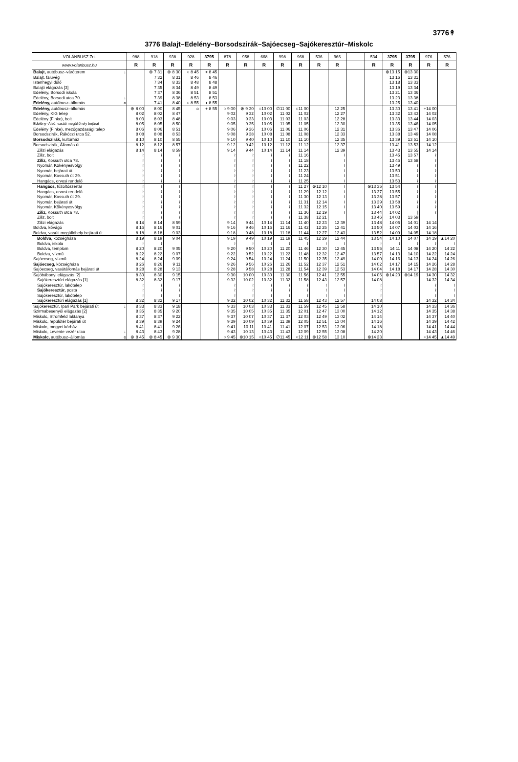3776↟
3776 Balajt–Edelény–Borsodszirák–Sajóecseg–Sajókeresztúr–Miskolc
| VOLÁNBUSZ Zrt. | | 988 | 918 | 938 | 928 | 3795 | 878 | 958 | 668 | 998 | 968 | 536 | 966 | | 534 | 3795 | 3795 | 976 | 576 |
| --- | --- | --- | --- | --- | --- | --- | --- | --- | --- | --- | --- | --- | --- | --- | --- | --- | --- | --- | --- |
| www.volanbusz.hu | | R | R | R | R | R | R | R | R | R | R | R | R | | R | R | R | R | R |
| Balajt, autóbusz–váróterem | ↓ | | ⊗ 7 31 | ⊗ 8 30 | ○ 8 45 | + 8 45 | | | | | | | | | | ⊕13 15 | ⊗13 30 | | |
| Balajt, faluvég | | | 7 32 | 8 31 | 8 46 | 8 46 | | | | | | | | | | 13 16 | 13 31 | | |
| Istenhegyi dűlő | | | 7 34 | 8 33 | 8 48 | 8 48 | | | | | | | | | | 13 18 | 13 33 | | |
| Balajti elágazás [3] | | | 7 35 | 8 34 | 8 49 | 8 49 | | | | | | | | | | 13 19 | 13 34 | | |
| Edelény, Borsodi iskola | | | 7 37 | 8 36 | 8 51 | 8 51 | | | | | | | | | | 13 21 | 13 36 | | |
| Edelény, Borsodi utca 70. | ↓ | | 7 39 | 8 38 | 8 53 | 8 53 | | | | | | | | | | 13 23 | 13 38 | | |
| Edelény, autóbusz–állomás | o | | 7 41 | 8 40 | ○ 8 55 | ◖ 8 55 | | | | | | | | | | 13 25 | 13 40 | | |
| Edelény, autóbusz–állomás | | ⊕ 8 00 | 8 00 | 8 45 | o | + 8 55 | ○ 9 00 | ⊗ 9 30 | ○10 00 | ∅11 00 | ○11 00 | | 12 25 | | | 13 30 | 13 41 | +14 00 | |
| Edelény, KIG telep | | 8 02 | 8 02 | 8 47 | | | 9 02 | 9 32 | 10 02 | 11 02 | 11 02 | | 12 27 | | | 13 32 | 13 43 | 14 02 | |
| Edelény (Finke), bolt | | 8 03 | 8 03 | 8 48 | | | 9 03 | 9 33 | 10 03 | 11 03 | 11 03 | | 12 28 | | | 13 33 | 13 44 | 14 03 | |
| Edelény–Alsó, vasúti megállóhely bejárat | | 8 05 | 8 05 | 8 50 | | | 9 05 | 9 35 | 10 05 | 11 05 | 11 05 | | 12 30 | | | 13 35 | 13 46 | 14 05 | |
| Edelény (Finke), mezőgazdasági telep | | 8 06 | 8 06 | 8 51 | | | 9 06 | 9 36 | 10 06 | 11 06 | 11 06 | | 12 31 | | | 13 36 | 13 47 | 14 06 | |
| Borsodszirák, Rákóczi utca 52. | | 8 08 | 8 08 | 8 53 | | | 9 08 | 9 38 | 10 08 | 11 08 | 11 08 | | 12 33 | | | 13 38 | 13 49 | 14 08 | |
| Borsodszirák, kultúrház | | 8 10 | 8 10 | 8 55 | | | 9 10 | 9 40 | 10 10 | 11 10 | 11 10 | | 12 35 | | | 13 39 | 13 51 | 14 10 | |
| Borsodszirák, Állomás út | | 8 12 | 8 12 | 8 57 | | | 9 12 | 9 42 | 10 12 | 11 12 | 11 12 | | 12 37 | | | 13 41 | 13 53 | 14 12 | |
| Zilizi elágazás | | 8 14 | 8 14 | 8 59 | | | 9 14 | 9 44 | 10 14 | 11 14 | 11 14 | | 12 39 | | | 13 43 | 13 55 | 14 14 | |
| Ziliz, bolt | | ≀ | ≀ | ≀ | | | ≀ | ≀ | ≀ | ≀ | 11 16 | | ≀ | | | 13 45 | 13 57 | ≀ | |
| Ziliz, Kossuth utca 78. | | ≀ | ≀ | ≀ | | | ≀ | ≀ | ≀ | ≀ | 11 18 | | ≀ | | | 13 46 | 13 58 | ≀ | |
| Nyomár, Kökényesvölgy | | ≀ | ≀ | ≀ | | | ≀ | ≀ | ≀ | ≀ | 11 22 | | ≀ | | | 13 49 | ≀ | ≀ | |
| Nyomár, bejárati út | | ≀ | ≀ | ≀ | | | ≀ | ≀ | ≀ | ≀ | 11 23 | | ≀ | | | 13 50 | ≀ | ≀ | |
| Nyomár, Kossuth út 39. | | ≀ | ≀ | ≀ | | | ≀ | ≀ | ≀ | ≀ | 11 24 | | ≀ | | | 13 51 | ≀ | ≀ | |
| Hangács, orvosi rendelő | | ≀ | ≀ | ≀ | | | ≀ | ≀ | ≀ | ≀ | 11 25 | | ≀ | | | 13 53 | ≀ | ≀ | |
| Hangács, tűzoltószertár | | ≀ | ≀ | ≀ | | | ≀ | ≀ | ≀ | ≀ | 11 27 | ⊗12 10 | ≀ | | ⊗13 35 | 13 54 | ≀ | ≀ | |
| Hangács, orvosi rendelő | | ≀ | ≀ | ≀ | | | ≀ | ≀ | ≀ | ≀ | 11 29 | 12 12 | ≀ | | 13 37 | 13 55 | ≀ | ≀ | |
| Nyomár, Kossuth út 39. | | ≀ | ≀ | ≀ | | | ≀ | ≀ | ≀ | ≀ | 11 30 | 12 13 | ≀ | | 13 38 | 13 57 | ≀ | ≀ | |
| Nyomár, bejárati út | | ≀ | ≀ | ≀ | | | ≀ | ≀ | ≀ | ≀ | 11 31 | 12 14 | ≀ | | 13 39 | 13 58 | ≀ | ≀ | |
| Nyomár, Kökényesvölgy | | ≀ | ≀ | ≀ | | | ≀ | ≀ | ≀ | ≀ | 11 32 | 12 15 | ≀ | | 13 40 | 13 59 | ≀ | ≀ | |
| Ziliz, Kossuth utca 78. | | ≀ | ≀ | ≀ | | | ≀ | ≀ | ≀ | ≀ | 11 36 | 12 19 | ≀ | | 13 44 | 14 02 | / | ≀ | |
| Ziliz, bolt | | ≀ | ≀ | ≀ | | | ≀ | ≀ | ≀ | ≀ | 11 38 | 12 21 | | | 13 46 | 14 03 | 13 59 | | |
| Zilizi elágazás | | 8 14 | 8 14 | 8 59 | | | 9 14 | 9 44 | 10 14 | 11 14 | 11 40 | 12 23 | 12 39 | | 13 48 | 14 05 | 14 01 | 14 14 | |
| Boldva, kővágó | | 8 16 | 8 16 | 9 01 | | | 9 16 | 9 46 | 10 16 | 11 16 | 11 42 | 12 25 | 12 41 | | 13 50 | 14 07 | 14 03 | 14 16 | |
| Boldva, vasúti megállóhely bejárati út | | 8 18 | 8 18 | 9 03 | | | 9 18 | 9 48 | 10 18 | 11 18 | 11 44 | 12 27 | 12 43 | | 13 52 | 14 09 | 14 05 | 14 18 | |
| Boldva, községháza | | 8 19 | 8 19 | 9 04 | | | 9 19 | 9 49 | 10 19 | 11 19 | 11 45 | 12 29 | 12 44 | | 13 54 | 14 10 | 14 07 | 14 19 | ▲14 20 |
| Boldva, iskola | | ≀ | ≀ | | | | ≀ | ≀ | ≀ | ≀ | ≀ | ≀ | ≀ | | ≀ | ≀ | ≀ | ≀ | ≀ |
| Boldva, templom | | 8 20 | 8 20 | 9 05 | | | 9 20 | 9 50 | 10 20 | 11 20 | 11 46 | 12 30 | 12 45 | | 13 55 | 14 11 | 14 08 | 14 20 | 14 22 |
| Boldva, vízmű | | 8 22 | 8 22 | 9 07 | | | 9 22 | 9 52 | 10 22 | 11 22 | 11 48 | 12 32 | 12 47 | | 13 57 | 14 13 | 14 10 | 14 22 | 14 24 |
| Sajóecseg, vízmű | | 8 24 | 8 24 | 9 09 | | | 9 24 | 9 54 | 10 24 | 11 24 | 11 50 | 12 35 | 12 49 | | 14 00 | 14 16 | 14 13 | 14 24 | 14 26 |
| Sajóecseg, községháza | | 8 26 | 8 26 | 9 11 | | | 9 26 | 9 56 | 10 26 | 11 26 | 11 52 | 12 37 | 12 51 | | 14 02 | 14 17 | 14 15 | 14 26 | 14 28 |
| Sajóecseg, vasútállomás bejárati út | | 8 28 | 8 28 | 9 13 | | | 9 28 | 9 58 | 10 28 | 11 28 | 11 54 | 12 39 | 12 53 | | 14 04 | 14 18 | 14 17 | 14 28 | 14 30 |
| Sajóbábonyi elágazás [2] | | 8 30 | 8 30 | 9 15 | | | 9 30 | 10 00 | 10 30 | 11 30 | 11 56 | 12 41 | 12 55 | | 14 06 | ⊕14 20 | ⊗14 19 | 14 30 | 14 32 |
| Sajókeresztúri elágazás [1] | | 8 32 | 8 32 | 9 17 | | | 9 32 | 10 02 | 10 32 | 11 32 | 11 58 | 12 43 | 12 57 | | 14 08 | | | 14 32 | 14 34 |
| Sajókeresztúr, lakótelep | | ≀ | ≀ | ≀ | | | ≀ | ≀ | ≀ | ≀ | ≀ | ≀ | ≀ | | ≀ | | | ≀ | ≀ |
| Sajókeresztúr, posta | | ≀ | ≀ | ≀ | | | ≀ | ≀ | ≀ | ≀ | ≀ | ≀ | ≀ | | ≀ | | | ≀ | ≀ |
| Sajókeresztúr, lakótelep | | ≀ | ≀ | ≀ | | | ≀ | ≀ | ≀ | ≀ | ≀ | ≀ | ≀ | | ≀ | | | ≀ | ≀ |
| Sajókeresztúri elágazás [1] | | 8 32 | 8 32 | 9 17 | | | 9 32 | 10 02 | 10 32 | 11 32 | 11 58 | 12 43 | 12 57 | | 14 08 | | | 14 32 | 14 34 |
| Sajókeresztúr, Ipari Park bejárati út | ↓ | 8 33 | 8 33 | 9 18 | | | 9 33 | 10 03 | 10 33 | 11 33 | 11 59 | 12 45 | 12 58 | | 14 10 | | | 14 33 | 14 36 |
| Szirmabesenyői elágazás [2] | | 8 35 | 8 35 | 9 20 | | | 9 35 | 10 05 | 10 35 | 11 35 | 12 01 | 12 47 | 13 00 | | 14 12 | | | 14 35 | 14 38 |
| Miskolc, Stromfeld laktanya | | 8 37 | 8 37 | 9 22 | | | 9 37 | 10 07 | 10 37 | 11 37 | 12 03 | 12 49 | 13 02 | | 14 14 | | | 14 37 | 14 40 |
| Miskolc, repülőtér bejárati út | | 8 39 | 8 39 | 9 24 | | | 9 39 | 10 09 | 10 39 | 11 39 | 12 05 | 12 51 | 13 04 | | 14 16 | | | 14 39 | 14 42 |
| Miskolc, megyei kórház | | 8 41 | 8 41 | 9 26 | | | 9 41 | 10 11 | 10 41 | 11 41 | 12 07 | 12 53 | 13 06 | | 14 18 | | | 14 41 | 14 44 |
| Miskolc, Levente vezér utca | ↓ | 8 43 | 8 43 | 9 28 | | | 9 43 | 10 13 | 10 43 | 11 43 | 12 09 | 12 55 | 13 08 | | 14 20 | | | 14 43 | 14 46 |
| Miskolc, autóbusz–állomás | o | ⊕ 8 45 | ⊗ 8 45 | ⊗ 9 30 | | | ○ 9 45 | ⊗10 15 | ○10 45 | ∅11 45 | ○12 11 | ⊗12 58 | 13 10 | | ⊗14 23 | | | +14 45 | ▲14 49 |